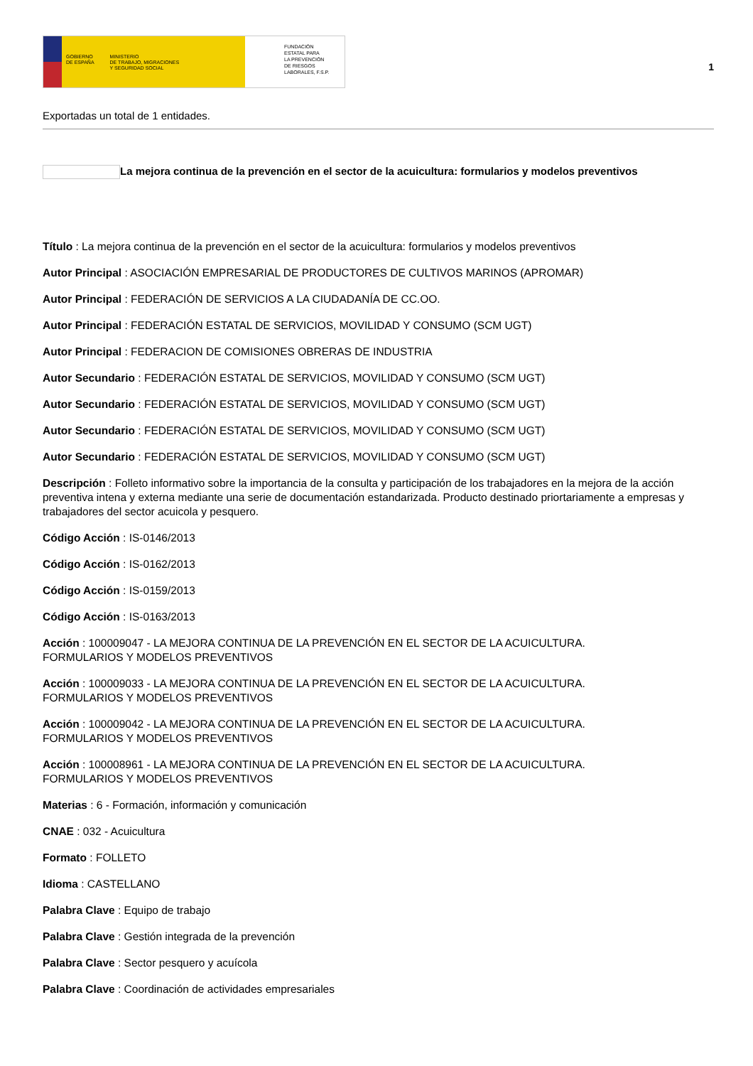GOBIERNO
DE ESPAÑA MINISTERIO
DE TRABAJO, MIGRACIONES
Y SEGURIDAD SOCIAL
FUNDACIÓN
ESTATAL PARA
LA PREVENCIÓN
DE RIESGOS
LABORALES, F.S.P.
1
Exportadas un total de 1 entidades.
La mejora continua de la prevención en el sector de la acuicultura: formularios y modelos preventivos
Título : La mejora continua de la prevención en el sector de la acuicultura: formularios y modelos preventivos
Autor Principal : ASOCIACIÓN EMPRESARIAL DE PRODUCTORES DE CULTIVOS MARINOS (APROMAR)
Autor Principal : FEDERACIÓN DE SERVICIOS A LA CIUDADANÍA DE CC.OO.
Autor Principal : FEDERACIÓN ESTATAL DE SERVICIOS, MOVILIDAD Y CONSUMO (SCM UGT)
Autor Principal : FEDERACION DE COMISIONES OBRERAS DE INDUSTRIA
Autor Secundario : FEDERACIÓN ESTATAL DE SERVICIOS, MOVILIDAD Y CONSUMO (SCM UGT)
Autor Secundario : FEDERACIÓN ESTATAL DE SERVICIOS, MOVILIDAD Y CONSUMO (SCM UGT)
Autor Secundario : FEDERACIÓN ESTATAL DE SERVICIOS, MOVILIDAD Y CONSUMO (SCM UGT)
Autor Secundario : FEDERACIÓN ESTATAL DE SERVICIOS, MOVILIDAD Y CONSUMO (SCM UGT)
Descripción : Folleto informativo sobre la importancia de la consulta y participación de los trabajadores en la mejora de la acción preventiva intena y externa mediante una serie de documentación estandarizada. Producto destinado priortariamente a empresas y trabajadores del sector acuicola y pesquero.
Código Acción : IS-0146/2013
Código Acción : IS-0162/2013
Código Acción : IS-0159/2013
Código Acción : IS-0163/2013
Acción : 100009047 - LA MEJORA CONTINUA DE LA PREVENCIÓN EN EL SECTOR DE LA ACUICULTURA.
FORMULARIOS Y MODELOS PREVENTIVOS
Acción : 100009033 - LA MEJORA CONTINUA DE LA PREVENCIÓN EN EL SECTOR DE LA ACUICULTURA.
FORMULARIOS Y MODELOS PREVENTIVOS
Acción : 100009042 - LA MEJORA CONTINUA DE LA PREVENCIÓN EN EL SECTOR DE LA ACUICULTURA.
FORMULARIOS Y MODELOS PREVENTIVOS
Acción : 100008961 - LA MEJORA CONTINUA DE LA PREVENCIÓN EN EL SECTOR DE LA ACUICULTURA.
FORMULARIOS Y MODELOS PREVENTIVOS
Materias : 6 - Formación, información y comunicación
CNAE : 032 - Acuicultura
Formato : FOLLETO
Idioma : CASTELLANO
Palabra Clave : Equipo de trabajo
Palabra Clave : Gestión integrada de la prevención
Palabra Clave : Sector pesquero y acuícola
Palabra Clave : Coordinación de actividades empresariales